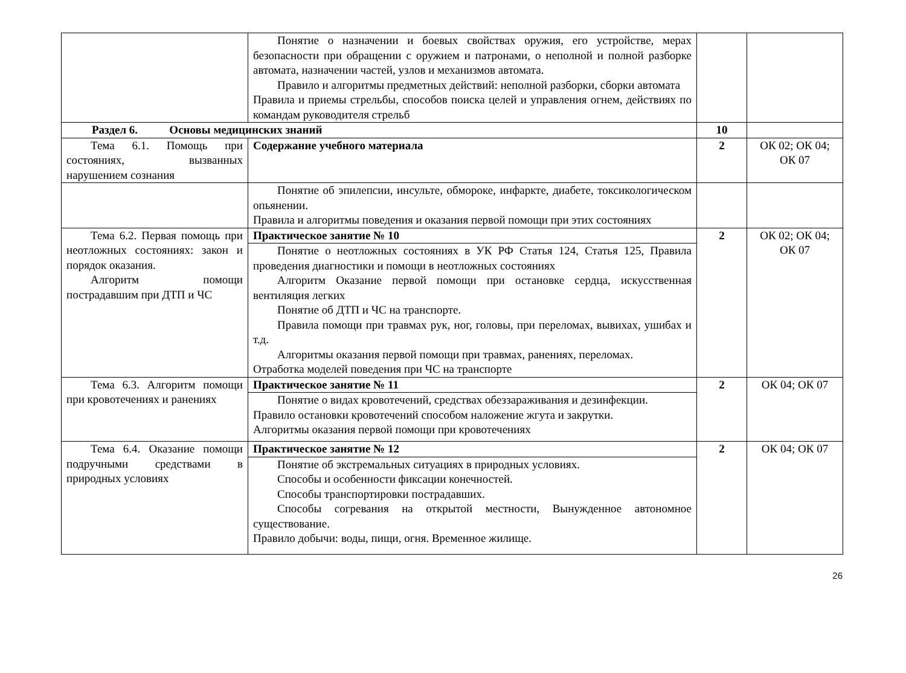| | Понятие о назначении и боевых свойствах оружия, его устройстве, мерах безопасности при обращении с оружием и патронами, о неполной и полной разборке автомата, назначении частей, узлов и механизмов автомата. Правило и алгоритмы предметных действий: неполной разборки, сборки автомата Правила и приемы стрельбы, способов поиска целей и управления огнем, действиях по командам руководителя стрельб | | |
| Раздел 6. Основы медицинских знаний | | 10 | |
| Тема 6.1. Помощь при состояниях, вызванных нарушением сознания | Содержание учебного материала | 2 | ОК 02; ОК 04; ОК 07 |
| | Понятие об эпилепсии, инсульте, обмороке, инфаркте, диабете, токсикологическом опьянении. Правила и алгоритмы поведения и оказания первой помощи при этих состояниях | | |
| Тема 6.2. Первая помощь при неотложных состояниях: закон и порядок оказания. Алгоритм помощи пострадавшим при ДТП и ЧС | Практическое занятие № 10 | 2 | ОК 02; ОК 04; ОК 07 |
| | Понятие о неотложных состояниях в УК РФ Статья 124, Статья 125, Правила проведения диагностики и помощи в неотложных состояниях Алгоритм Оказание первой помощи при остановке сердца, искусственная вентиляция легких Понятие об ДТП и ЧС на транспорте. Правила помощи при травмах рук, ног, головы, при переломах, вывихах, ушибах и т.д. Алгоритмы оказания первой помощи при травмах, ранениях, переломах. Отработка моделей поведения при ЧС на транспорте | | |
| Тема 6.3. Алгоритм помощи при кровотечениях и ранениях | Практическое занятие № 11 | 2 | ОК 04; ОК 07 |
| | Понятие о видах кровотечений, средствах обеззараживания и дезинфекции. Правило остановки кровотечений способом наложение жгута и закрутки. Алгоритмы оказания первой помощи при кровотечениях | | |
| Тема 6.4. Оказание помощи подручными средствами в природных условиях | Практическое занятие № 12 | 2 | ОК 04; ОК 07 |
| | Понятие об экстремальных ситуациях в природных условиях. Способы и особенности фиксации конечностей. Способы транспортировки пострадавших. Способы согревания на открытой местности, Вынужденное автономное существование. Правило добычи: воды, пищи, огня. Временное жилище. | | |
26